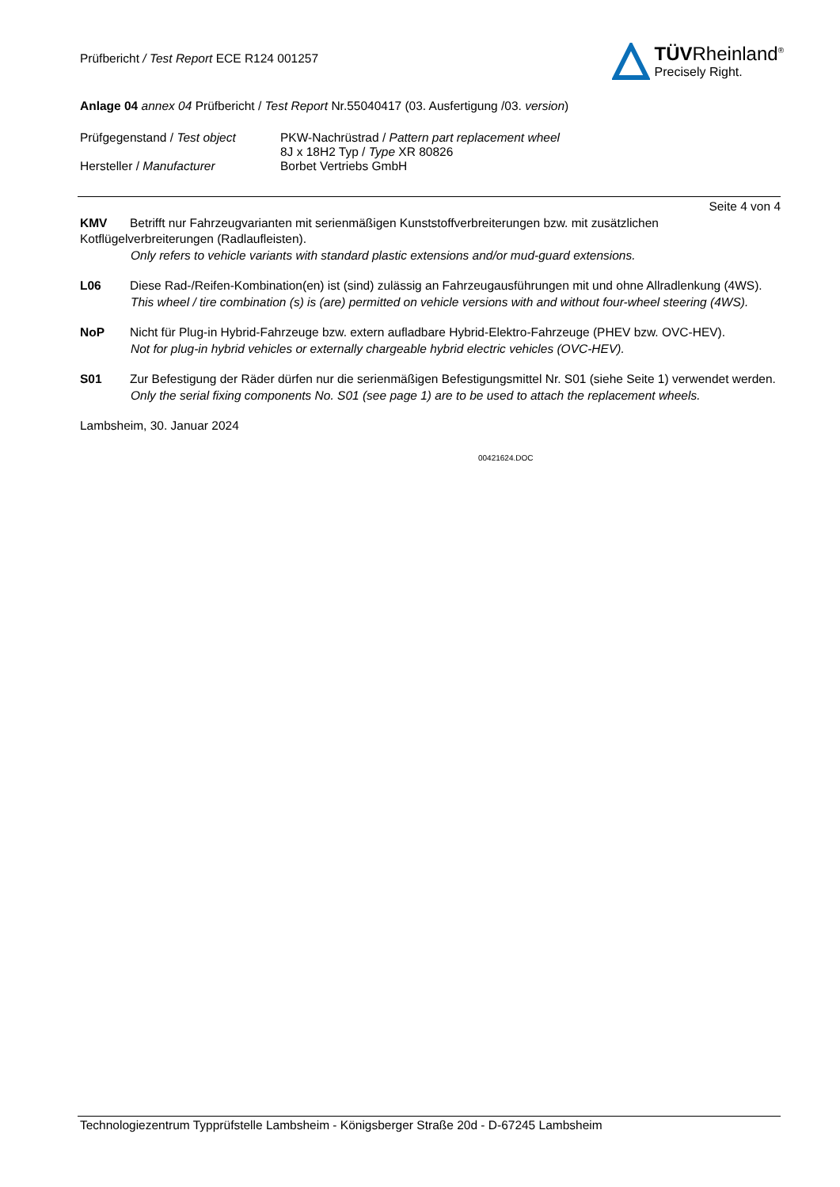Prüfbericht / Test Report ECE R124 001257
TÜVRheinland<sup>®</sup>
Precisely Right.
Anlage 04 annex 04 Prüfbericht / Test Report Nr.55040417 (03. Ausfertigung /03. version)
Prüfgegenstand / Test object
PKW-Nachrüstrad / Pattern part replacement wheel
8J x 18H2 Typ / Type XR 80826
Hersteller / Manufacturer Borbet Vertriebs GmbH
Seite 4 von 4
KMV Betrifft nur Fahrzeugvarianten mit serienmäßigen Kunststoffverbreiterungen bzw. mit zusätzlichen Kotflügelverbreiterungen (Radlaufleisten).
Only refers to vehicle variants with standard plastic extensions and/or mud-guard extensions.
L06 Diese Rad-/Reifen-Kombination(en) ist (sind) zulässig an Fahrzeugausführungen mit und ohne Allradlenkung (4WS).
This wheel / tire combination (s) is (are) permitted on vehicle versions with and without four-wheel steering (4WS).
NoP Nicht für Plug-in Hybrid-Fahrzeuge bzw. extern aufladbare Hybrid-Elektro-Fahrzeuge (PHEV bzw. OVC-HEV).
Not for plug-in hybrid vehicles or externally chargeable hybrid electric vehicles (OVC-HEV).
S01 Zur Befestigung der Räder dürfen nur die serienmäßigen Befestigungsmittel Nr. S01 (siehe Seite 1) verwendet werden.
Only the serial fixing components No. S01 (see page 1) are to be used to attach the replacement wheels.
Lambsheim, 30. Januar 2024
00421624.DOC
Technologiezentrum Typprüfstelle Lambsheim - Königsberger Straße 20d - D-67245 Lambsheim